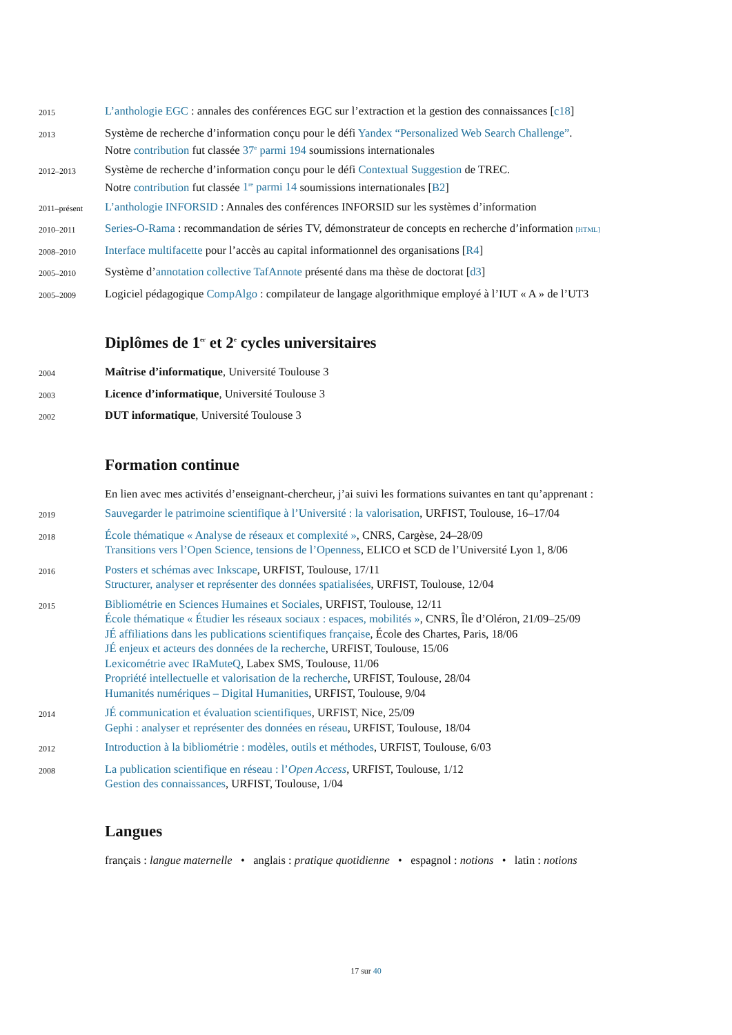2015
L’anthologie EGC : annales des conférences EGC sur l’extraction et la gestion des connaissances [c18]
2013
Système de recherche d’information conçu pour le défi Yandex “Personalized Web Search Challenge”.
Notre contribution fut classée 37<sup>e</sup> parmi 194 soumissions internationales
2012–2013
Système de recherche d’information conçu pour le défi Contextual Suggestion de TREC.
Notre contribution fut classée 1<sup>re</sup> parmi 14 soumissions internationales [B2]
2011–présent
L’anthologie INFORSID : Annales des conférences INFORSID sur les systèmes d’information
2010–2011
Series-O-Rama : recommandation de séries TV, démonstrateur de concepts en recherche d’information [HTML]
2008–2010
Interface multifacette pour l’accès au capital informationnel des organisations [R4]
2005–2010
Système d’annotation collective TafAnnote présenté dans ma thèse de doctorat [d3]
2005–2009
Logiciel pédagogique CompAlgo : compilateur de langage algorithmique employé à l’IUT « A » de l’UT3
Diplômes de 1<sup>er</sup> et 2<sup>e</sup> cycles universitaires
2004
Maîtrise d’informatique, Université Toulouse 3
2003
Licence d’informatique, Université Toulouse 3
2002
DUT informatique, Université Toulouse 3
Formation continue
En lien avec mes activités d’enseignant-chercheur, j’ai suivi les formations suivantes en tant qu’apprenant :
2019
Sauvegarder le patrimoine scientifique à l’Université : la valorisation, URFIST, Toulouse, 16–17/04
2018
École thématique « Analyse de réseaux et complexité », CNRS, Cargèse, 24–28/09
Transitions vers l’Open Science, tensions de l’Openness, ELICO et SCD de l’Université Lyon 1, 8/06
2016
Posters et schémas avec Inkscape, URFIST, Toulouse, 17/11
Structurer, analyser et représenter des données spatialisées, URFIST, Toulouse, 12/04
2015
Bibliométrie en Sciences Humaines et Sociales, URFIST, Toulouse, 12/11
École thématique « Étudier les réseaux sociaux : espaces, mobilités », CNRS, Île d’Oléron, 21/09–25/09
JÉ affiliations dans les publications scientifiques française, École des Chartes, Paris, 18/06
JÉ enjeux et acteurs des données de la recherche, URFIST, Toulouse, 15/06
Lexicométrie avec IRaMuteQ, Labex SMS, Toulouse, 11/06
Propriété intellectuelle et valorisation de la recherche, URFIST, Toulouse, 28/04
Humanités numériques – Digital Humanities, URFIST, Toulouse, 9/04
2014
JÉ communication et évaluation scientifiques, URFIST, Nice, 25/09
Gephi : analyser et représenter des données en réseau, URFIST, Toulouse, 18/04
2012
Introduction à la bibliométrie : modèles, outils et méthodes, URFIST, Toulouse, 6/03
2008
La publication scientifique en réseau : l’Open Access, URFIST, Toulouse, 1/12
Gestion des connaissances, URFIST, Toulouse, 1/04
Langues
français : langue maternelle • anglais : pratique quotidienne • espagnol : notions • latin : notions
17 sur 40